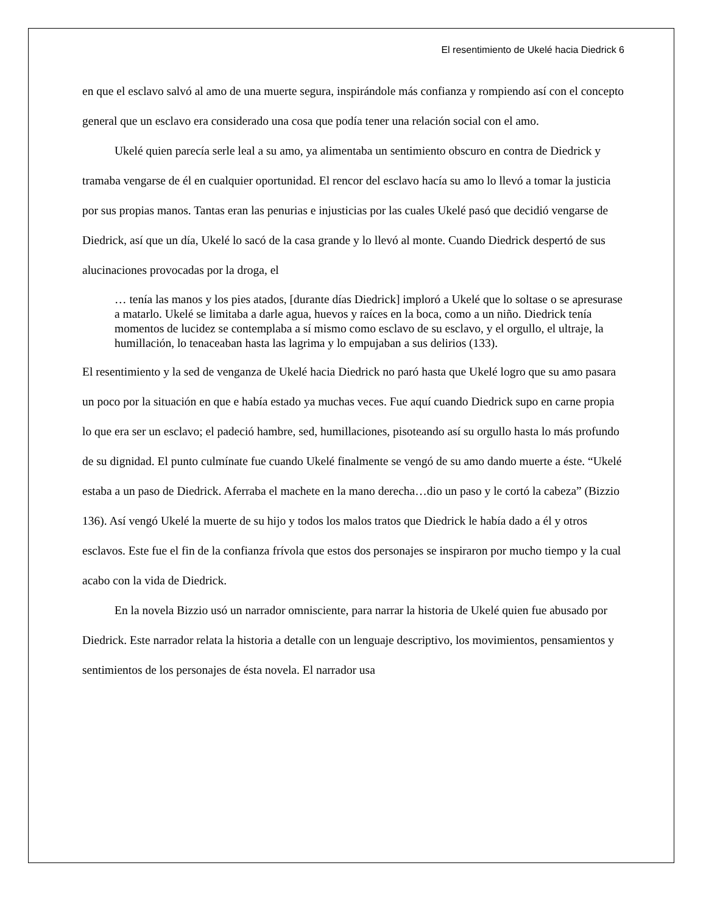El resentimiento de Ukelé hacia Diedrick 6
en que el esclavo salvó al amo de una muerte segura, inspirándole más confianza y rompiendo así con el concepto general que un esclavo era considerado una cosa que podía tener una relación social con el amo.
Ukelé quien parecía serle leal a su amo, ya alimentaba un sentimiento obscuro en contra de Diedrick y tramaba vengarse de él en cualquier oportunidad. El rencor del esclavo hacía su amo lo llevó a tomar la justicia por sus propias manos. Tantas eran las penurias e injusticias por las cuales Ukelé pasó que decidió vengarse de Diedrick, así que un día, Ukelé lo sacó de la casa grande y lo llevó al monte. Cuando Diedrick despertó de sus alucinaciones provocadas por la droga, el
… tenía las manos y los pies atados, [durante días Diedrick] imploró a Ukelé que lo soltase o se apresurase a matarlo. Ukelé se limitaba a darle agua, huevos y raíces en la boca, como a un niño. Diedrick tenía momentos de lucidez se contemplaba a sí mismo como esclavo de su esclavo, y el orgullo, el ultraje, la humillación, lo tenaceaban hasta las lagrima y lo empujaban a sus delirios (133).
El resentimiento y la sed de venganza de Ukelé hacia Diedrick no paró hasta que Ukelé logro que su amo pasara un poco por la situación en que e había estado ya muchas veces. Fue aquí cuando Diedrick supo en carne propia lo que era ser un esclavo; el padeció hambre, sed, humillaciones, pisoteando así su orgullo hasta lo más profundo de su dignidad. El punto culmínate fue cuando Ukelé finalmente se vengó de su amo dando muerte a éste. “Ukelé estaba a un paso de Diedrick. Aferraba el machete en la mano derecha…dio un paso y le cortó la cabeza” (Bizzio 136). Así vengó Ukelé la muerte de su hijo y todos los malos tratos que Diedrick le había dado a él y otros esclavos. Este fue el fin de la confianza frívola que estos dos personajes se inspiraron por mucho tiempo y la cual acabo con la vida de Diedrick.
En la novela Bizzio usó un narrador omnisciente, para narrar la historia de Ukelé quien fue abusado por Diedrick. Este narrador relata la historia a detalle con un lenguaje descriptivo, los movimientos, pensamientos y sentimientos de los personajes de ésta novela. El narrador usa